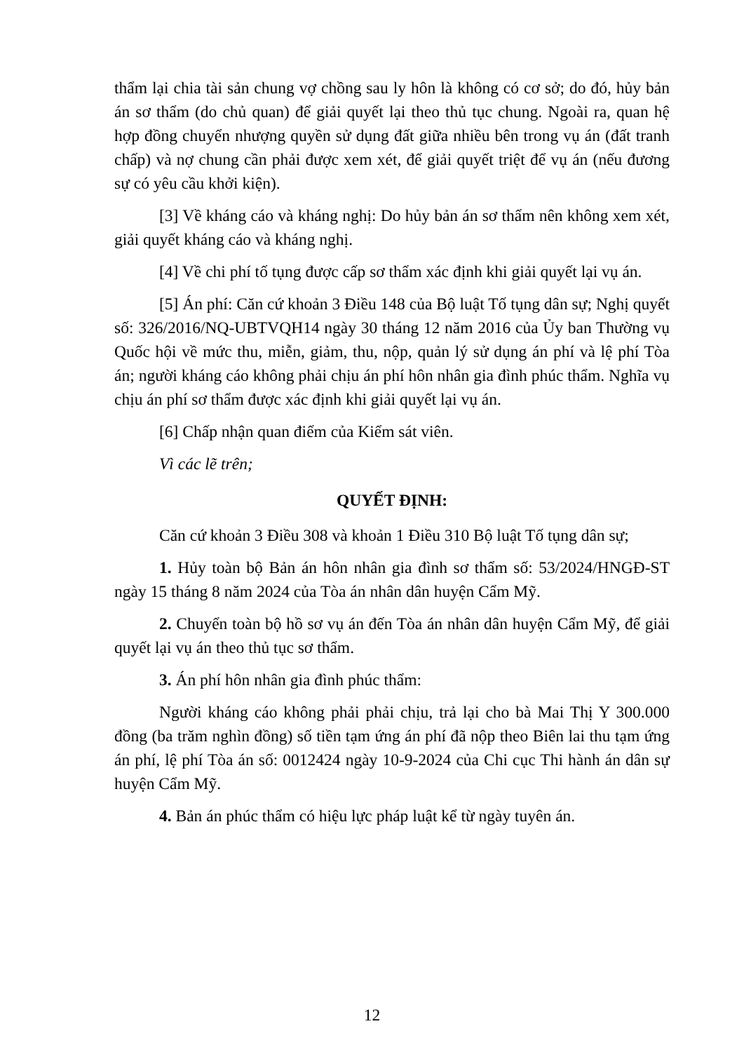thẩm lại chia tài sản chung vợ chồng sau ly hôn là không có cơ sở; do đó, hủy bản án sơ thẩm (do chủ quan) để giải quyết lại theo thủ tục chung. Ngoài ra, quan hệ hợp đồng chuyển nhượng quyền sử dụng đất giữa nhiều bên trong vụ án (đất tranh chấp) và nợ chung cần phải được xem xét, để giải quyết triệt để vụ án (nếu đương sự có yêu cầu khởi kiện).
[3] Về kháng cáo và kháng nghị: Do hủy bản án sơ thẩm nên không xem xét, giải quyết kháng cáo và kháng nghị.
[4] Về chi phí tố tụng được cấp sơ thẩm xác định khi giải quyết lại vụ án.
[5] Án phí: Căn cứ khoản 3 Điều 148 của Bộ luật Tố tụng dân sự; Nghị quyết số: 326/2016/NQ-UBTVQH14 ngày 30 tháng 12 năm 2016 của Ủy ban Thường vụ Quốc hội về mức thu, miễn, giảm, thu, nộp, quản lý sử dụng án phí và lệ phí Tòa án; người kháng cáo không phải chịu án phí hôn nhân gia đình phúc thẩm. Nghĩa vụ chịu án phí sơ thẩm được xác định khi giải quyết lại vụ án.
[6] Chấp nhận quan điểm của Kiểm sát viên.
Vì các lẽ trên;
QUYẾT ĐỊNH:
Căn cứ khoản 3 Điều 308 và khoản 1 Điều 310 Bộ luật Tố tụng dân sự;
1. Hủy toàn bộ Bản án hôn nhân gia đình sơ thẩm số: 53/2024/HNGĐ-ST ngày 15 tháng 8 năm 2024 của Tòa án nhân dân huyện Cẩm Mỹ.
2. Chuyển toàn bộ hồ sơ vụ án đến Tòa án nhân dân huyện Cẩm Mỹ, để giải quyết lại vụ án theo thủ tục sơ thẩm.
3. Án phí hôn nhân gia đình phúc thẩm:
Người kháng cáo không phải phải chịu, trả lại cho bà Mai Thị Y 300.000 đồng (ba trăm nghìn đồng) số tiền tạm ứng án phí đã nộp theo Biên lai thu tạm ứng án phí, lệ phí Tòa án số: 0012424 ngày 10-9-2024 của Chi cục Thi hành án dân sự huyện Cẩm Mỹ.
4. Bản án phúc thẩm có hiệu lực pháp luật kể từ ngày tuyên án.
12